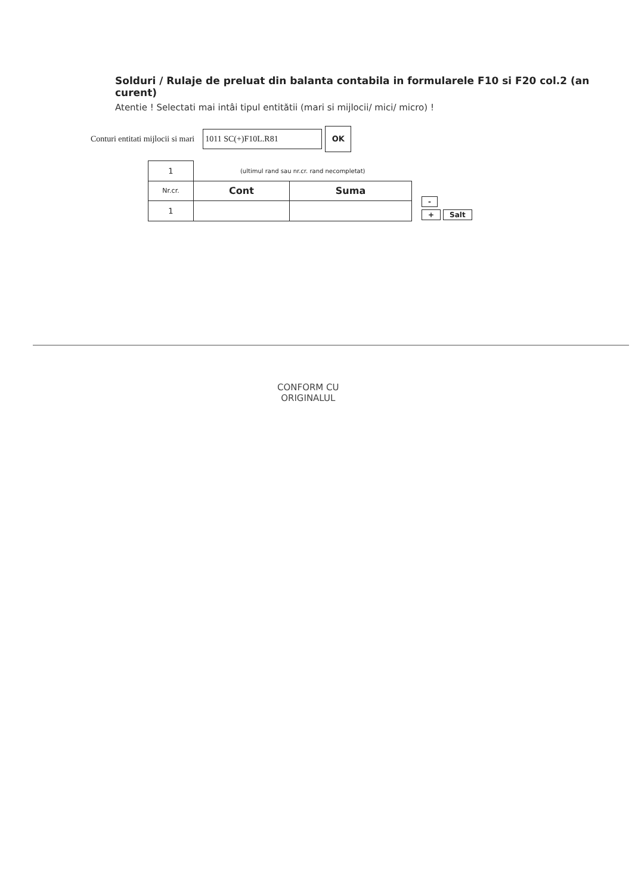Solduri / Rulaje de preluat din balanta contabila in formularele F10 si F20 col.2 (an curent)
Atentie ! Selectati mai intâi tipul entitătii (mari si mijlocii/ mici/ micro) !
Conturi entitati mijlocii si mari
1011 SC(+)F10L.R81
OK
| 1 | (ultimul rand sau nr.cr. rand necompletat) | |
| Nr.cr. | Cont | Suma |
| 1 | | |
-
+ Salt
CONFORM CU
ORIGINALUL